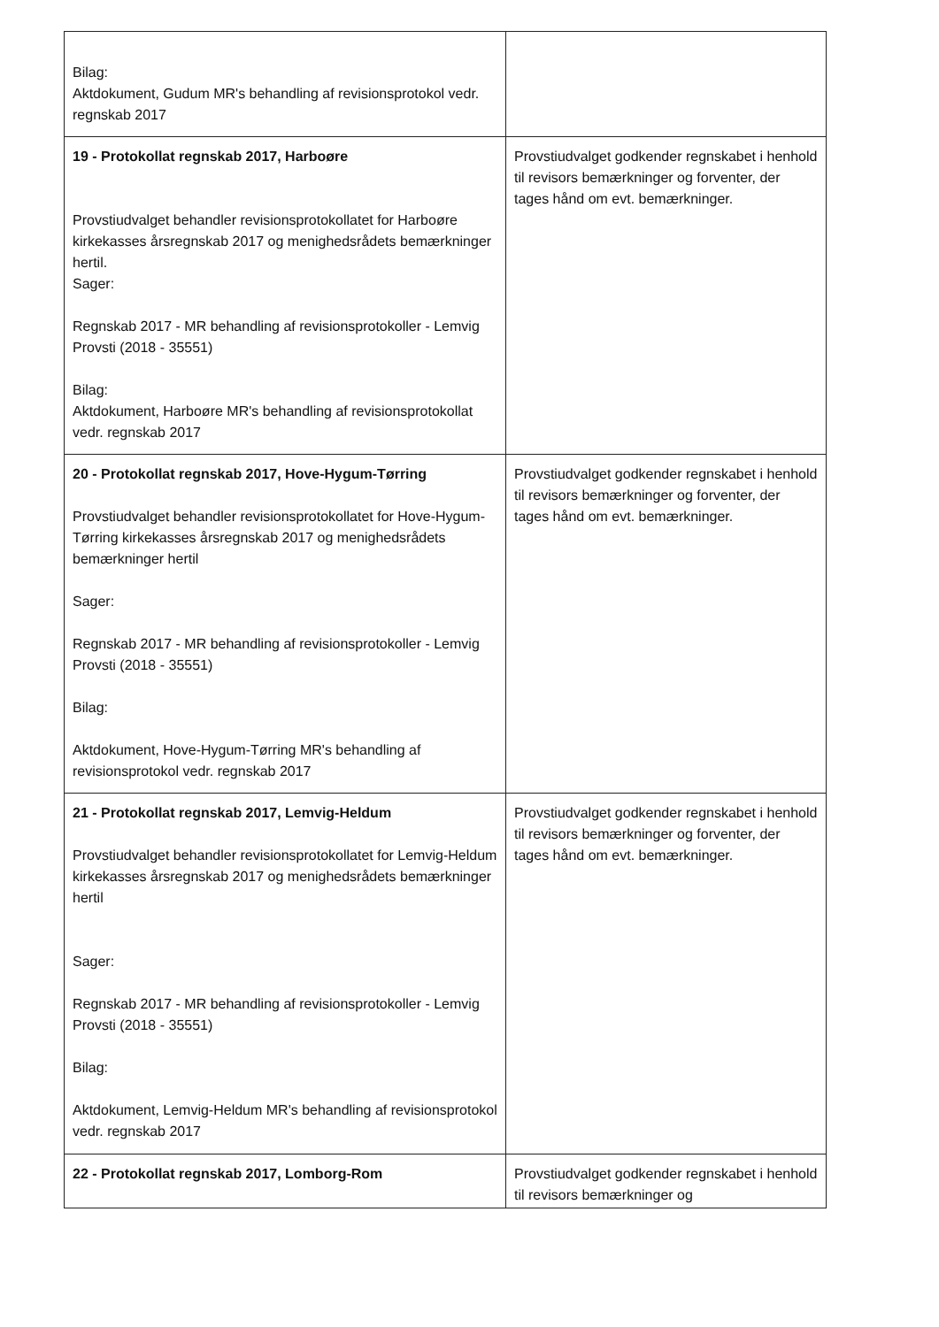| Bilag: Aktdokument, Gudum MR's behandling af revisionsprotokol vedr. regnskab 2017 | |
| 19 - Protokollat regnskab 2017, Harboøre Provstiudvalget behandler revisionsprotokollatet for Harboøre kirkekasses årsregnskab 2017 og menighedsrådets bemærkninger hertil. Sager: Regnskab 2017 - MR behandling af revisionsprotokoller - Lemvig Provsti (2018 - 35551) Bilag: Aktdokument, Harboøre MR's behandling af revisionsprotokollat vedr. regnskab 2017 | Provstiudvalget godkender regnskabet i henhold til revisors bemærkninger og forventer, der tages hånd om evt. bemærkninger. |
| 20 - Protokollat regnskab 2017, Hove-Hygum-Tørring Provstiudvalget behandler revisionsprotokollatet for Hove-Hygum-Tørring kirkekasses årsregnskab 2017 og menighedsrådets bemærkninger hertil Sager: Regnskab 2017 - MR behandling af revisionsprotokoller - Lemvig Provsti (2018 - 35551) Bilag: Aktdokument, Hove-Hygum-Tørring MR's behandling af revisionsprotokol vedr. regnskab 2017 | Provstiudvalget godkender regnskabet i henhold til revisors bemærkninger og forventer, der tages hånd om evt. bemærkninger. |
| 21 - Protokollat regnskab 2017, Lemvig-Heldum Provstiudvalget behandler revisionsprotokollatet for Lemvig-Heldum kirkekasses årsregnskab 2017 og menighedsrådets bemærkninger hertil Sager: Regnskab 2017 - MR behandling af revisionsprotokoller - Lemvig Provsti (2018 - 35551) Bilag: Aktdokument, Lemvig-Heldum MR's behandling af revisionsprotokol vedr. regnskab 2017 | Provstiudvalget godkender regnskabet i henhold til revisors bemærkninger og forventer, der tages hånd om evt. bemærkninger. |
| 22 - Protokollat regnskab 2017, Lomborg-Rom | Provstiudvalget godkender regnskabet i henhold til revisors bemærkninger og |